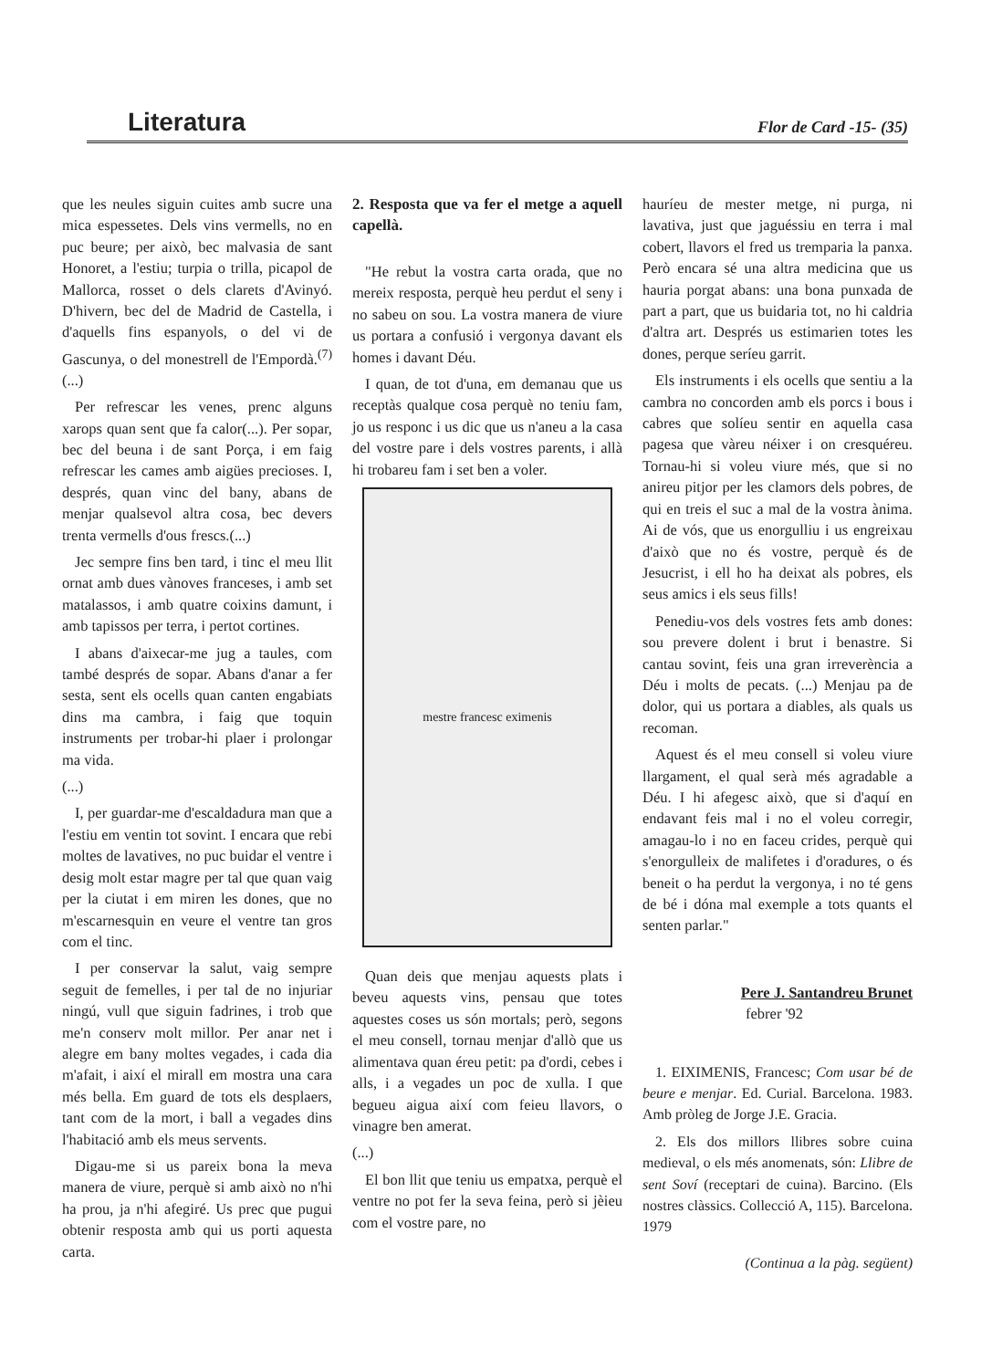Literatura Flor de Card -15- (35)
que les neules siguin cuites amb sucre una mica espessetes. Dels vins vermells, no en puc beure; per això, bec malvasia de sant Honoret, a l'estiu; turpia o trilla, picapol de Mallorca, rosset o dels clarets d'Avinyó. D'hivern, bec del de Madrid de Castella, i d'aquells fins espanyols, o del vi de Gascunya, o del monestrell de l'Empordà.<sup>(7)</sup> (...)
Per refrescar les venes, prenc alguns xarops quan sent que fa calor(...). Per sopar, bec del beuna i de sant Porça, i em faig refrescar les cames amb aigües precioses. I, després, quan vinc del bany, abans de menjar qualsevol altra cosa, bec devers trenta vermells d'ous frescs.(...)
Jec sempre fins ben tard, i tinc el meu llit ornat amb dues vànoves franceses, i amb set matalassos, i amb quatre coixins damunt, i amb tapissos per terra, i pertot cortines.
I abans d'aixecar-me jug a taules, com també després de sopar. Abans d'anar a fer sesta, sent els ocells quan canten engabiats dins ma cambra, i faig que toquin instruments per trobar-hi plaer i prolongar ma vida.
(...)
I, per guardar-me d'escaldadura man que a l'estiu em ventin tot sovint. I encara que rebi moltes de lavatives, no puc buidar el ventre i desig molt estar magre per tal que quan vaig per la ciutat i em miren les dones, que no m'escarnesquin en veure el ventre tan gros com el tinc.
I per conservar la salut, vaig sempre seguit de femelles, i per tal de no injuriar ningú, vull que siguin fadrines, i trob que me'n conserv molt millor. Per anar net i alegre em bany moltes vegades, i cada dia m'afait, i així el mirall em mostra una cara més bella. Em guard de tots els desplaers, tant com de la mort, i ball a vegades dins l'habitació amb els meus servents.
Digau-me si us pareix bona la meva manera de viure, perquè si amb això no n'hi ha prou, ja n'hi afegiré. Us prec que pugui obtenir resposta amb qui us porti aquesta carta.
2. Resposta que va fer el metge a aquell capellà.
"He rebut la vostra carta orada, que no mereix resposta, perquè heu perdut el seny i no sabeu on sou. La vostra manera de viure us portara a confusió i vergonya davant els homes i davant Déu.
I quan, de tot d'una, em demanau que us receptàs qualque cosa perquè no teniu fam, jo us responc i us dic que us n'aneu a la casa del vostre pare i dels vostres parents, i allà hi trobareu fam i set ben a voler.
mestre francesc eximenis
Quan deis que menjau aquests plats i beveu aquests vins, pensau que totes aquestes coses us són mortals; però, segons el meu consell, tornau menjar d'allò que us alimentava quan éreu petit: pa d'ordi, cebes i alls, i a vegades un poc de xulla. I que begueu aigua així com feieu llavors, o vinagre ben amerat.
(...)
El bon llit que teniu us empatxa, perquè el ventre no pot fer la seva feina, però si jèieu com el vostre pare, no
hauríeu de mester metge, ni purga, ni lavativa, just que jaguéssiu en terra i mal cobert, llavors el fred us tremparia la panxa. Però encara sé una altra medicina que us hauria porgat abans: una bona punxada de part a part, que us buidaria tot, no hi caldria d'altra art. Després us estimarien totes les dones, perque seríeu garrit.
Els instruments i els ocells que sentiu a la cambra no concorden amb els porcs i bous i cabres que solíeu sentir en aquella casa pagesa que vàreu néixer i on cresquéreu. Tornau-hi si voleu viure més, que si no anireu pitjor per les clamors dels pobres, de qui en treis el suc a mal de la vostra ànima. Ai de vós, que us enorgulliu i us engreixau d'això que no és vostre, perquè és de Jesucrist, i ell ho ha deixat als pobres, els seus amics i els seus fills!
Penediu-vos dels vostres fets amb dones: sou prevere dolent i brut i benastre. Si cantau sovint, feis una gran irreverència a Déu i molts de pecats. (...) Menjau pa de dolor, qui us portara a diables, als quals us recoman.
Aquest és el meu consell si voleu viure llargament, el qual serà més agradable a Déu. I hi afegesc això, que si d'aquí en endavant feis mal i no el voleu corregir, amagau-lo i no en faceu crides, perquè qui s'enorgulleix de malifetes i d'oradures, o és beneit o ha perdut la vergonya, i no té gens de bé i dóna mal exemple a tots quants el senten parlar."
Pere J. Santandreu Brunet
febrer '92
1. EIXIMENIS, Francesc; Com usar bé de beure e menjar. Ed. Curial. Barcelona. 1983. Amb pròleg de Jorge J.E. Gracia.
2. Els dos millors llibres sobre cuina medieval, o els més anomenats, són: Llibre de sent Soví (receptari de cuina). Barcino. (Els nostres clàssics. Collecció A, 115). Barcelona. 1979
(Continua a la pàg. següent)